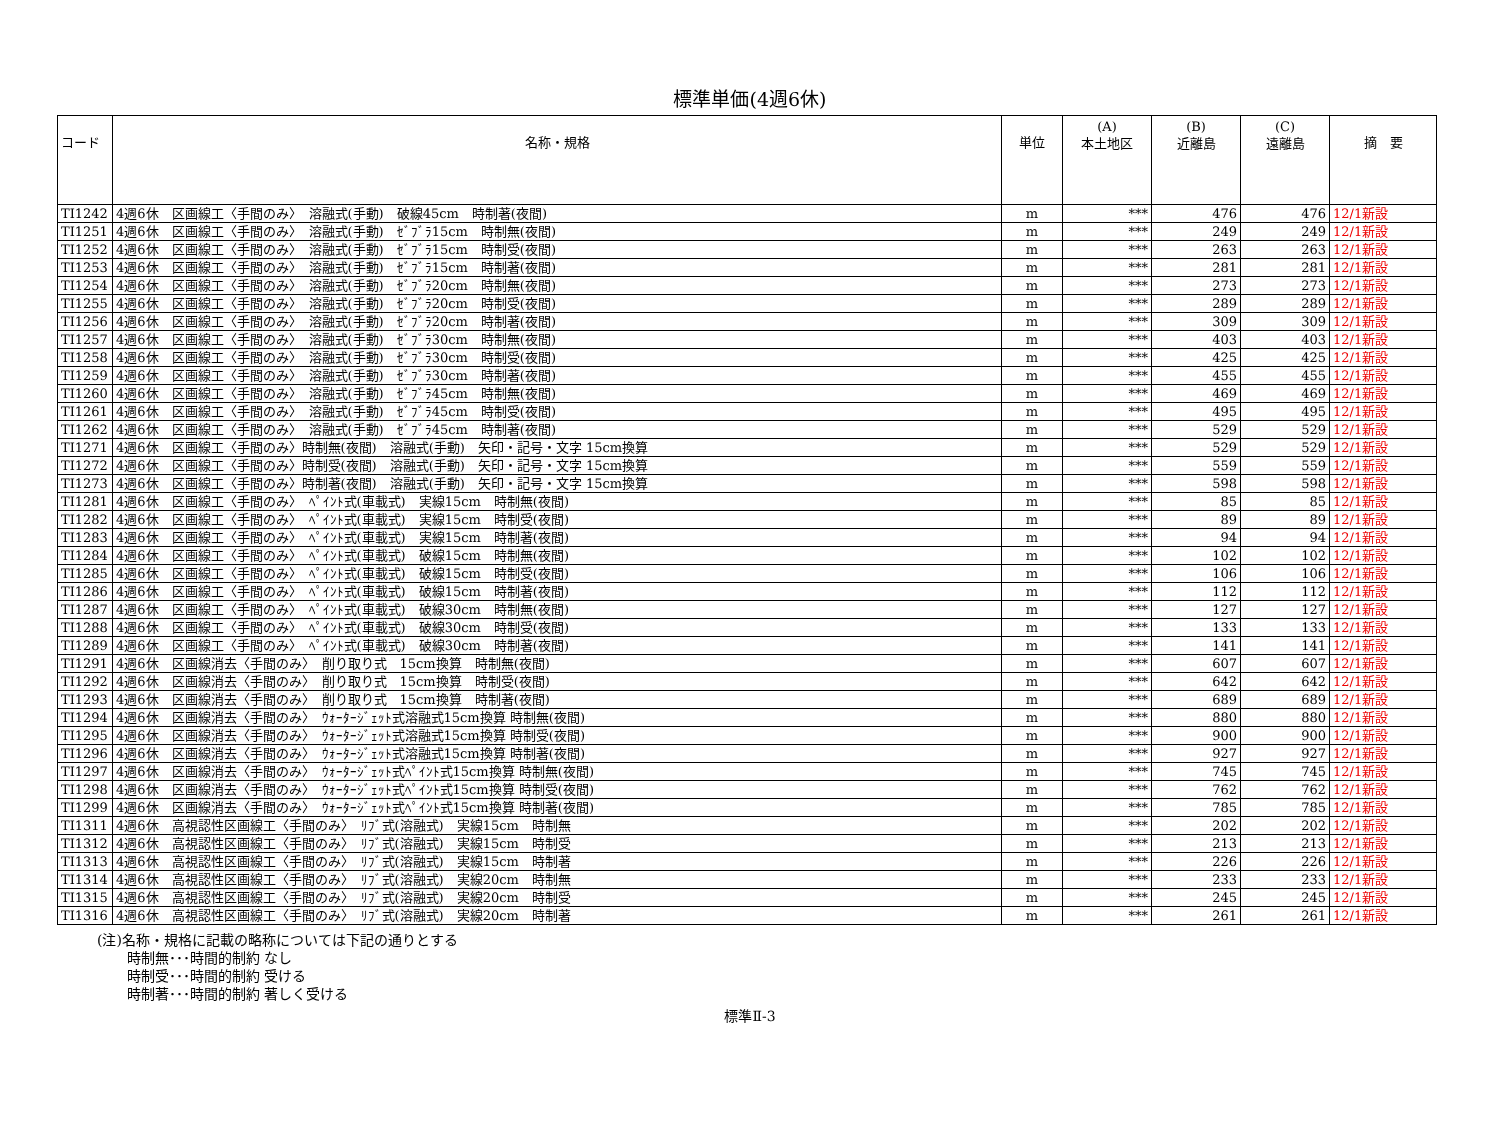標準単価(4週6休)
| コード | 名称・規格 | 単位 | (A) 本土地区 | (B) 近離島 | (C) 遠離島 | 摘 要 |
| --- | --- | --- | --- | --- | --- | --- |
| TI1242 | 4週6休 区画線工〈手間のみ〉 溶融式(手動) 破線45cm 時制著(夜間) | m | *** | 476 | 476 | 12/1新設 |
| TI1251 | 4週6休 区画線工〈手間のみ〉 溶融式(手動) ｾﾞﾌﾞﾗ15cm 時制無(夜間) | m | *** | 249 | 249 | 12/1新設 |
| TI1252 | 4週6休 区画線工〈手間のみ〉 溶融式(手動) ｾﾞﾌﾞﾗ15cm 時制受(夜間) | m | *** | 263 | 263 | 12/1新設 |
| TI1253 | 4週6休 区画線工〈手間のみ〉 溶融式(手動) ｾﾞﾌﾞﾗ15cm 時制著(夜間) | m | *** | 281 | 281 | 12/1新設 |
| TI1254 | 4週6休 区画線工〈手間のみ〉 溶融式(手動) ｾﾞﾌﾞﾗ20cm 時制無(夜間) | m | *** | 273 | 273 | 12/1新設 |
| TI1255 | 4週6休 区画線工〈手間のみ〉 溶融式(手動) ｾﾞﾌﾞﾗ20cm 時制受(夜間) | m | *** | 289 | 289 | 12/1新設 |
| TI1256 | 4週6休 区画線工〈手間のみ〉 溶融式(手動) ｾﾞﾌﾞﾗ20cm 時制著(夜間) | m | *** | 309 | 309 | 12/1新設 |
| TI1257 | 4週6休 区画線工〈手間のみ〉 溶融式(手動) ｾﾞﾌﾞﾗ30cm 時制無(夜間) | m | *** | 403 | 403 | 12/1新設 |
| TI1258 | 4週6休 区画線工〈手間のみ〉 溶融式(手動) ｾﾞﾌﾞﾗ30cm 時制受(夜間) | m | *** | 425 | 425 | 12/1新設 |
| TI1259 | 4週6休 区画線工〈手間のみ〉 溶融式(手動) ｾﾞﾌﾞﾗ30cm 時制著(夜間) | m | *** | 455 | 455 | 12/1新設 |
| TI1260 | 4週6休 区画線工〈手間のみ〉 溶融式(手動) ｾﾞﾌﾞﾗ45cm 時制無(夜間) | m | *** | 469 | 469 | 12/1新設 |
| TI1261 | 4週6休 区画線工〈手間のみ〉 溶融式(手動) ｾﾞﾌﾞﾗ45cm 時制受(夜間) | m | *** | 495 | 495 | 12/1新設 |
| TI1262 | 4週6休 区画線工〈手間のみ〉 溶融式(手動) ｾﾞﾌﾞﾗ45cm 時制著(夜間) | m | *** | 529 | 529 | 12/1新設 |
| TI1271 | 4週6休 区画線工〈手間のみ〉時制無(夜間) 溶融式(手動) 矢印・記号・文字 15cm換算 | m | *** | 529 | 529 | 12/1新設 |
| TI1272 | 4週6休 区画線工〈手間のみ〉時制受(夜間) 溶融式(手動) 矢印・記号・文字 15cm換算 | m | *** | 559 | 559 | 12/1新設 |
| TI1273 | 4週6休 区画線工〈手間のみ〉時制著(夜間) 溶融式(手動) 矢印・記号・文字 15cm換算 | m | *** | 598 | 598 | 12/1新設 |
| TI1281 | 4週6休 区画線工〈手間のみ〉 ﾍﾟｲﾝﾄ式(車載式) 実線15cm 時制無(夜間) | m | *** | 85 | 85 | 12/1新設 |
| TI1282 | 4週6休 区画線工〈手間のみ〉 ﾍﾟｲﾝﾄ式(車載式) 実線15cm 時制受(夜間) | m | *** | 89 | 89 | 12/1新設 |
| TI1283 | 4週6休 区画線工〈手間のみ〉 ﾍﾟｲﾝﾄ式(車載式) 実線15cm 時制著(夜間) | m | *** | 94 | 94 | 12/1新設 |
| TI1284 | 4週6休 区画線工〈手間のみ〉 ﾍﾟｲﾝﾄ式(車載式) 破線15cm 時制無(夜間) | m | *** | 102 | 102 | 12/1新設 |
| TI1285 | 4週6休 区画線工〈手間のみ〉 ﾍﾟｲﾝﾄ式(車載式) 破線15cm 時制受(夜間) | m | *** | 106 | 106 | 12/1新設 |
| TI1286 | 4週6休 区画線工〈手間のみ〉 ﾍﾟｲﾝﾄ式(車載式) 破線15cm 時制著(夜間) | m | *** | 112 | 112 | 12/1新設 |
| TI1287 | 4週6休 区画線工〈手間のみ〉 ﾍﾟｲﾝﾄ式(車載式) 破線30cm 時制無(夜間) | m | *** | 127 | 127 | 12/1新設 |
| TI1288 | 4週6休 区画線工〈手間のみ〉 ﾍﾟｲﾝﾄ式(車載式) 破線30cm 時制受(夜間) | m | *** | 133 | 133 | 12/1新設 |
| TI1289 | 4週6休 区画線工〈手間のみ〉 ﾍﾟｲﾝﾄ式(車載式) 破線30cm 時制著(夜間) | m | *** | 141 | 141 | 12/1新設 |
| TI1291 | 4週6休 区画線消去〈手間のみ〉 削り取り式 15cm換算 時制無(夜間) | m | *** | 607 | 607 | 12/1新設 |
| TI1292 | 4週6休 区画線消去〈手間のみ〉 削り取り式 15cm換算 時制受(夜間) | m | *** | 642 | 642 | 12/1新設 |
| TI1293 | 4週6休 区画線消去〈手間のみ〉 削り取り式 15cm換算 時制著(夜間) | m | *** | 689 | 689 | 12/1新設 |
| TI1294 | 4週6休 区画線消去〈手間のみ〉 ｳｫｰﾀｰｼﾞｪｯﾄ式溶融式15cm換算 時制無(夜間) | m | *** | 880 | 880 | 12/1新設 |
| TI1295 | 4週6休 区画線消去〈手間のみ〉 ｳｫｰﾀｰｼﾞｪｯﾄ式溶融式15cm換算 時制受(夜間) | m | *** | 900 | 900 | 12/1新設 |
| TI1296 | 4週6休 区画線消去〈手間のみ〉 ｳｫｰﾀｰｼﾞｪｯﾄ式溶融式15cm換算 時制著(夜間) | m | *** | 927 | 927 | 12/1新設 |
| TI1297 | 4週6休 区画線消去〈手間のみ〉 ｳｫｰﾀｰｼﾞｪｯﾄ式ﾍﾟｲﾝﾄ式15cm換算 時制無(夜間) | m | *** | 745 | 745 | 12/1新設 |
| TI1298 | 4週6休 区画線消去〈手間のみ〉 ｳｫｰﾀｰｼﾞｪｯﾄ式ﾍﾟｲﾝﾄ式15cm換算 時制受(夜間) | m | *** | 762 | 762 | 12/1新設 |
| TI1299 | 4週6休 区画線消去〈手間のみ〉 ｳｫｰﾀｰｼﾞｪｯﾄ式ﾍﾟｲﾝﾄ式15cm換算 時制著(夜間) | m | *** | 785 | 785 | 12/1新設 |
| TI1311 | 4週6休 高視認性区画線工〈手間のみ〉 ﾘﾌﾞ式(溶融式) 実線15cm 時制無 | m | *** | 202 | 202 | 12/1新設 |
| TI1312 | 4週6休 高視認性区画線工〈手間のみ〉 ﾘﾌﾞ式(溶融式) 実線15cm 時制受 | m | *** | 213 | 213 | 12/1新設 |
| TI1313 | 4週6休 高視認性区画線工〈手間のみ〉 ﾘﾌﾞ式(溶融式) 実線15cm 時制著 | m | *** | 226 | 226 | 12/1新設 |
| TI1314 | 4週6休 高視認性区画線工〈手間のみ〉 ﾘﾌﾞ式(溶融式) 実線20cm 時制無 | m | *** | 233 | 233 | 12/1新設 |
| TI1315 | 4週6休 高視認性区画線工〈手間のみ〉 ﾘﾌﾞ式(溶融式) 実線20cm 時制受 | m | *** | 245 | 245 | 12/1新設 |
| TI1316 | 4週6休 高視認性区画線工〈手間のみ〉 ﾘﾌﾞ式(溶融式) 実線20cm 時制著 | m | *** | 261 | 261 | 12/1新設 |
(注)名称・規格に記載の略称については下記の通りとする
時制無･･･時間的制約 なし
時制受･･･時間的制約 受ける
時制著･･･時間的制約 著しく受ける
標準Ⅱ-3